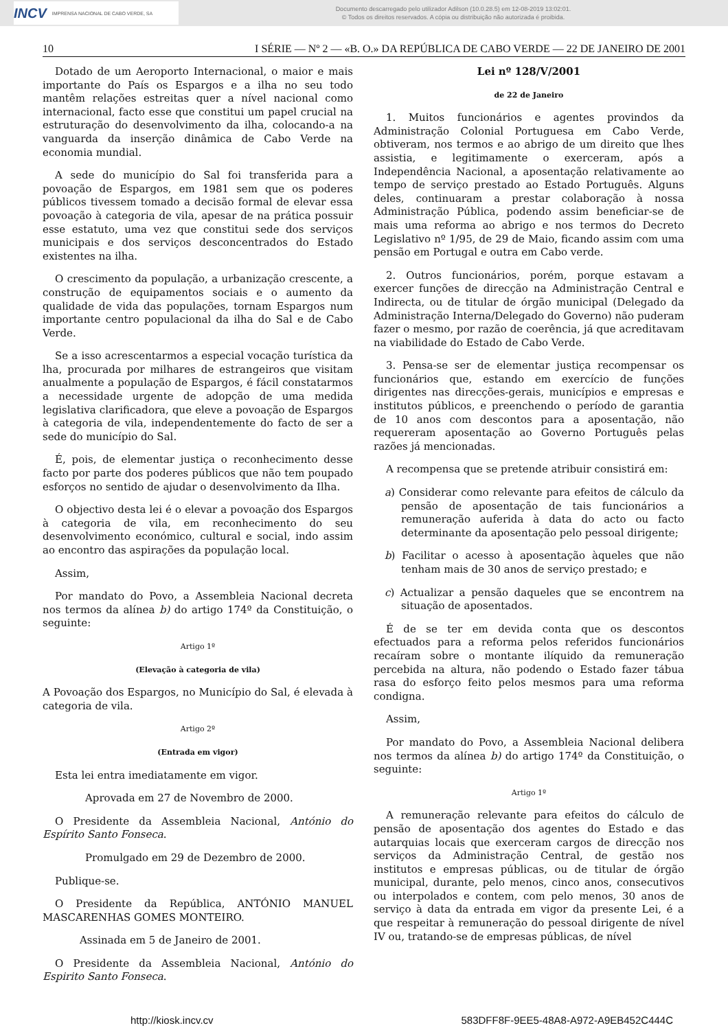INCV IMPRENSA NACIONAL DE CABO VERDE, SA
Documento descarregado pelo utilizador Adilson (10.0.28.5) em 12-08-2019 13:02:01.
© Todos os direitos reservados. A cópia ou distribuição não autorizada é proibida.
10 I SÉRIE — Nº 2 — «B. O.» DA REPÚBLICA DE CABO VERDE — 22 DE JANEIRO DE 2001
Dotado de um Aeroporto Internacional, o maior e mais importante do País os Espargos e a ilha no seu todo mantêm relações estreitas quer a nível nacional como internacional, facto esse que constitui um papel crucial na estruturação do desenvolvimento da ilha, colocando-a na vanguarda da inserção dinâmica de Cabo Verde na economia mundial.
A sede do município do Sal foi transferida para a povoação de Espargos, em 1981 sem que os poderes públicos tivessem tomado a decisão formal de elevar essa povoação à categoria de vila, apesar de na prática possuir esse estatuto, uma vez que constitui sede dos serviços municipais e dos serviços desconcentrados do Estado existentes na ilha.
O crescimento da população, a urbanização crescente, a construção de equipamentos sociais e o aumento da qualidade de vida das populações, tornam Espargos num importante centro populacional da ilha do Sal e de Cabo Verde.
Se a isso acrescentarmos a especial vocação turística da lha, procurada por milhares de estrangeiros que visitam anualmente a população de Espargos, é fácil constatarmos a necessidade urgente de adopção de uma medida legislativa clarificadora, que eleve a povoação de Espargos à categoria de vila, independentemente do facto de ser a sede do município do Sal.
É, pois, de elementar justiça o reconhecimento desse facto por parte dos poderes públicos que não tem poupado esforços no sentido de ajudar o desenvolvimento da Ilha.
O objectivo desta lei é o elevar a povoação dos Espargos à categoria de vila, em reconhecimento do seu desenvolvimento económico, cultural e social, indo assim ao encontro das aspirações da população local.
Assim,
Por mandato do Povo, a Assembleia Nacional decreta nos termos da alínea b) do artigo 174º da Constituição, o seguinte:
Artigo 1º
(Elevação à categoria de vila)
A Povoação dos Espargos, no Município do Sal, é elevada à categoria de vila.
Artigo 2º
(Entrada em vigor)
Esta lei entra imediatamente em vigor.
Aprovada em 27 de Novembro de 2000.
O Presidente da Assembleia Nacional, António do Espírito Santo Fonseca.
Promulgado em 29 de Dezembro de 2000.
Publique-se.
O Presidente da República, ANTÓNIO MANUEL MASCARENHAS GOMES MONTEIRO.
Assinada em 5 de Janeiro de 2001.
O Presidente da Assembleia Nacional, António do Espirito Santo Fonseca.
Lei nº 128/V/2001
de 22 de Janeiro
1. Muitos funcionários e agentes provindos da Administração Colonial Portuguesa em Cabo Verde, obtiveram, nos termos e ao abrigo de um direito que lhes assistia, e legitimamente o exerceram, após a Independência Nacional, a aposentação relativamente ao tempo de serviço prestado ao Estado Português. Alguns deles, continuaram a prestar colaboração à nossa Administração Pública, podendo assim beneficiar-se de mais uma reforma ao abrigo e nos termos do Decreto Legislativo nº 1/95, de 29 de Maio, ficando assim com uma pensão em Portugal e outra em Cabo verde.
2. Outros funcionários, porém, porque estavam a exercer funções de direcção na Administração Central e Indirecta, ou de titular de órgão municipal (Delegado da Administração Interna/Delegado do Governo) não puderam fazer o mesmo, por razão de coerência, já que acreditavam na viabilidade do Estado de Cabo Verde.
3. Pensa-se ser de elementar justiça recompensar os funcionários que, estando em exercício de funções dirigentes nas direcções-gerais, municípios e empresas e institutos públicos, e preenchendo o período de garantia de 10 anos com descontos para a aposentação, não requereram aposentação ao Governo Português pelas razões já mencionadas.
A recompensa que se pretende atribuir consistirá em:
a) Considerar como relevante para efeitos de cálculo da pensão de aposentação de tais funcionários a remuneração auferida à data do acto ou facto determinante da aposentação pelo pessoal dirigente;
b) Facilitar o acesso à aposentação àqueles que não tenham mais de 30 anos de serviço prestado; e
c) Actualizar a pensão daqueles que se encontrem na situação de aposentados.
É de se ter em devida conta que os descontos efectuados para a reforma pelos referidos funcionários recaíram sobre o montante ilíquido da remuneração percebida na altura, não podendo o Estado fazer tábua rasa do esforço feito pelos mesmos para uma reforma condigna.
Assim,
Por mandato do Povo, a Assembleia Nacional delibera nos termos da alínea b) do artigo 174º da Constituição, o seguinte:
Artigo 1º
A remuneração relevante para efeitos do cálculo de pensão de aposentação dos agentes do Estado e das autarquias locais que exerceram cargos de direcção nos serviços da Administração Central, de gestão nos institutos e empresas públicas, ou de titular de órgão municipal, durante, pelo menos, cinco anos, consecutivos ou interpolados e contem, com pelo menos, 30 anos de serviço à data da entrada em vigor da presente Lei, é a que respeitar à remuneração do pessoal dirigente de nível IV ou, tratando-se de empresas públicas, de nível
http://kiosk.incv.cv 583DFF8F-9EE5-48A8-A972-A9EB452C444C